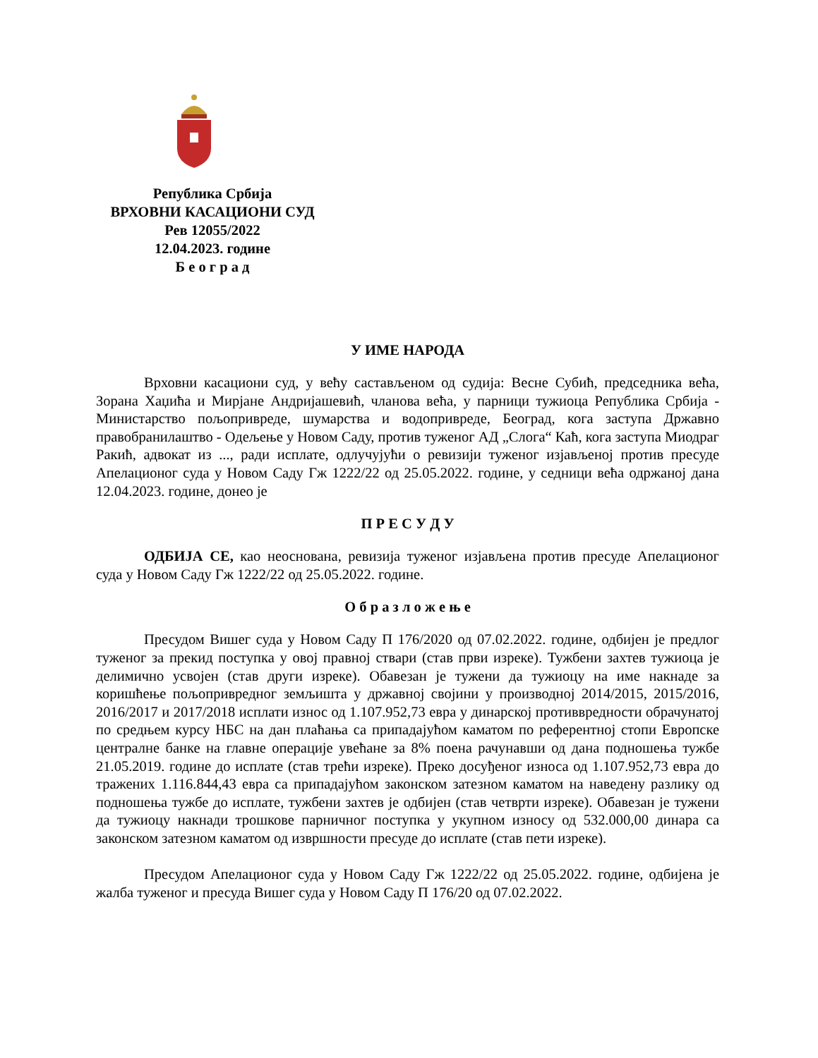Република Србија
ВРХОВНИ КАСАЦИОНИ СУД
Рев 12055/2022
12.04.2023. године
Б е о г р а д
У ИМЕ НАРОДА
Врховни касациони суд, у већу састављеном од судија: Весне Субић, председника већа, Зорана Хаџића и Мирјане Андријашевић, чланова већа, у парници тужиоца Република Србија - Министарство пољопривреде, шумарства и водопривреде, Београд, кога заступа Државно правобранилаштво - Одељење у Новом Саду, против туженог АД „Слога“ Каћ, кога заступа Миодраг Ракић, адвокат из ..., ради исплате, одлучујући о ревизији туженог изјављеној против пресуде Апелационог суда у Новом Саду Гж 1222/22 од 25.05.2022. године, у седници већа одржаној дана 12.04.2023. године, донео је
П Р Е С У Д У
ОДБИЈА СЕ, као неоснована, ревизија туженог изјављена против пресуде Апелационог суда у Новом Саду Гж 1222/22 од 25.05.2022. године.
О б р а з л о ж е њ е
Пресудом Вишег суда у Новом Саду П 176/2020 од 07.02.2022. године, одбијен је предлог туженог за прекид поступка у овој правној ствари (став први изреке). Тужбени захтев тужиоца је делимично усвојен (став други изреке). Обавезан је тужени да тужиоцу на име накнаде за коришћење пољопривредног земљишта у државној својини у производној 2014/2015, 2015/2016, 2016/2017 и 2017/2018 исплати износ од 1.107.952,73 евра у динарској противвредности обрачунатој по средњем курсу НБС на дан плаћања са припадајућом каматом по референтној стопи Европске централне банке на главне операције увећане за 8% поена рачунавши од дана подношења тужбе 21.05.2019. године до исплате (став трећи изреке). Преко досуђеног износа од 1.107.952,73 евра до тражених 1.116.844,43 евра са припадајућом законском затезном каматом на наведену разлику од подношења тужбе до исплате, тужбени захтев је одбијен (став четврти изреке). Обавезан је тужени да тужиоцу накнади трошкове парничног поступка у укупном износу од 532.000,00 динара са законском затезном каматом од извршности пресуде до исплате (став пети изреке).
Пресудом Апелационог суда у Новом Саду Гж 1222/22 од 25.05.2022. године, одбијена је жалба туженог и пресуда Вишег суда у Новом Саду П 176/20 од 07.02.2022.